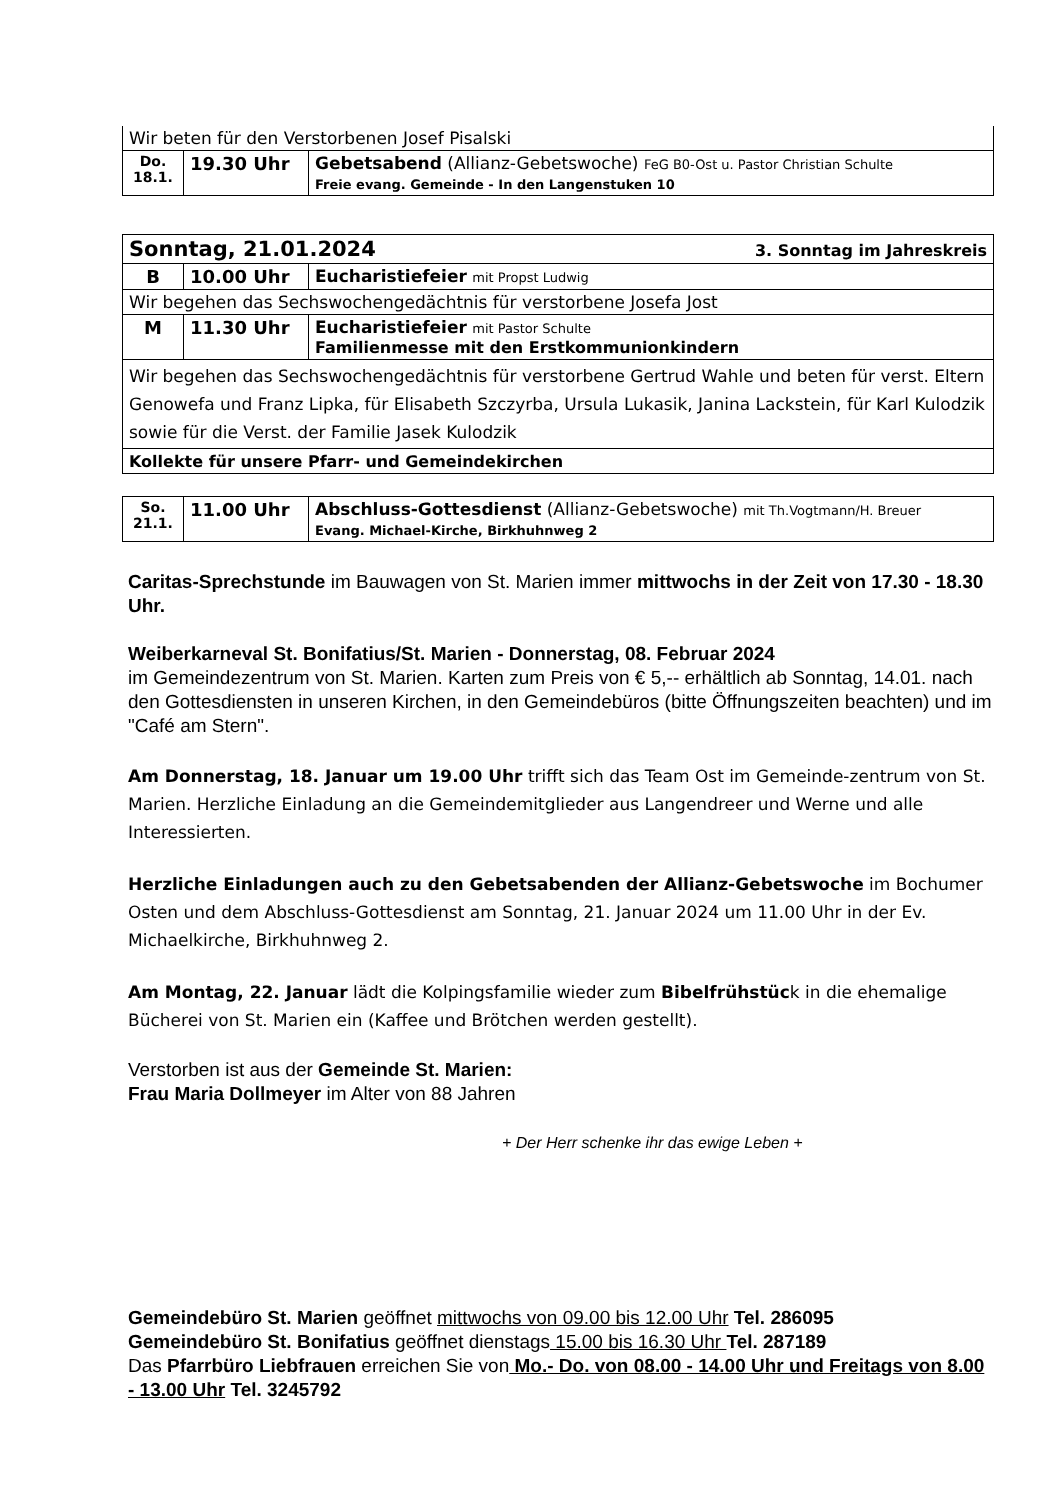| Wir beten für den Verstorbenen Josef Pisalski | | |
| Do. 18.1. | 19.30 Uhr | Gebetsabend (Allianz-Gebetswoche) FeG B0-Ost u. Pastor Christian Schulte Freie evang. Gemeinde - In den Langenstuken 10 |
| Sonntag, 21.01.2024 3. Sonntag im Jahreskreis | | |
| B | 10.00 Uhr | Eucharistiefeier mit Propst Ludwig |
| Wir begehen das Sechswochengedächtnis für verstorbene Josefa Jost | | |
| M | 11.30 Uhr | Eucharistiefeier mit Pastor Schulte Familienmesse mit den Erstkommunionkindern |
| Wir begehen das Sechswochengedächtnis für verstorbene Gertrud Wahle und beten für verst. Eltern Genowefa und Franz Lipka, für Elisabeth Szczyrba, Ursula Lukasik, Janina Lackstein, für Karl Kulodzik sowie für die Verst. der Familie Jasek Kulodzik | | |
| Kollekte für unsere Pfarr- und Gemeindekirchen | | |
| So. 21.1. | 11.00 Uhr | Abschluss-Gottesdienst (Allianz-Gebetswoche) mit Th.Vogtmann/H. Breuer Evang. Michael-Kirche, Birkhuhnweg 2 |
Caritas-Sprechstunde im Bauwagen von St. Marien immer mittwochs in der Zeit von 17.30 - 18.30 Uhr.
Weiberkarneval St. Bonifatius/St. Marien - Donnerstag, 08. Februar 2024
im Gemeindezentrum von St. Marien. Karten zum Preis von € 5,-- erhältlich ab Sonntag, 14.01. nach den Gottesdiensten in unseren Kirchen, in den Gemeindebüros (bitte Öffnungszeiten beachten) und im "Café am Stern".
Am Donnerstag, 18. Januar um 19.00 Uhr trifft sich das Team Ost im Gemeinde-zentrum von St. Marien. Herzliche Einladung an die Gemeindemitglieder aus Langendreer und Werne und alle Interessierten.
Herzliche Einladungen auch zu den Gebetsabenden der Allianz-Gebetswoche im Bochumer Osten und dem Abschluss-Gottesdienst am Sonntag, 21. Januar 2024 um 11.00 Uhr in der Ev. Michaelkirche, Birkhuhnweg 2.
Am Montag, 22. Januar lädt die Kolpingsfamilie wieder zum Bibelfrühstück in die ehemalige Bücherei von St. Marien ein (Kaffee und Brötchen werden gestellt).
Verstorben ist aus der Gemeinde St. Marien:
Frau Maria Dollmeyer im Alter von 88 Jahren
+ Der Herr schenke ihr das ewige Leben +
Gemeindebüro St. Marien geöffnet mittwochs von 09.00 bis 12.00 Uhr Tel. 286095
Gemeindebüro St. Bonifatius geöffnet dienstags 15.00 bis 16.30 Uhr Tel. 287189
Das Pfarrbüro Liebfrauen erreichen Sie von Mo.- Do. von 08.00 - 14.00 Uhr und Freitags von 8.00 - 13.00 Uhr Tel. 3245792